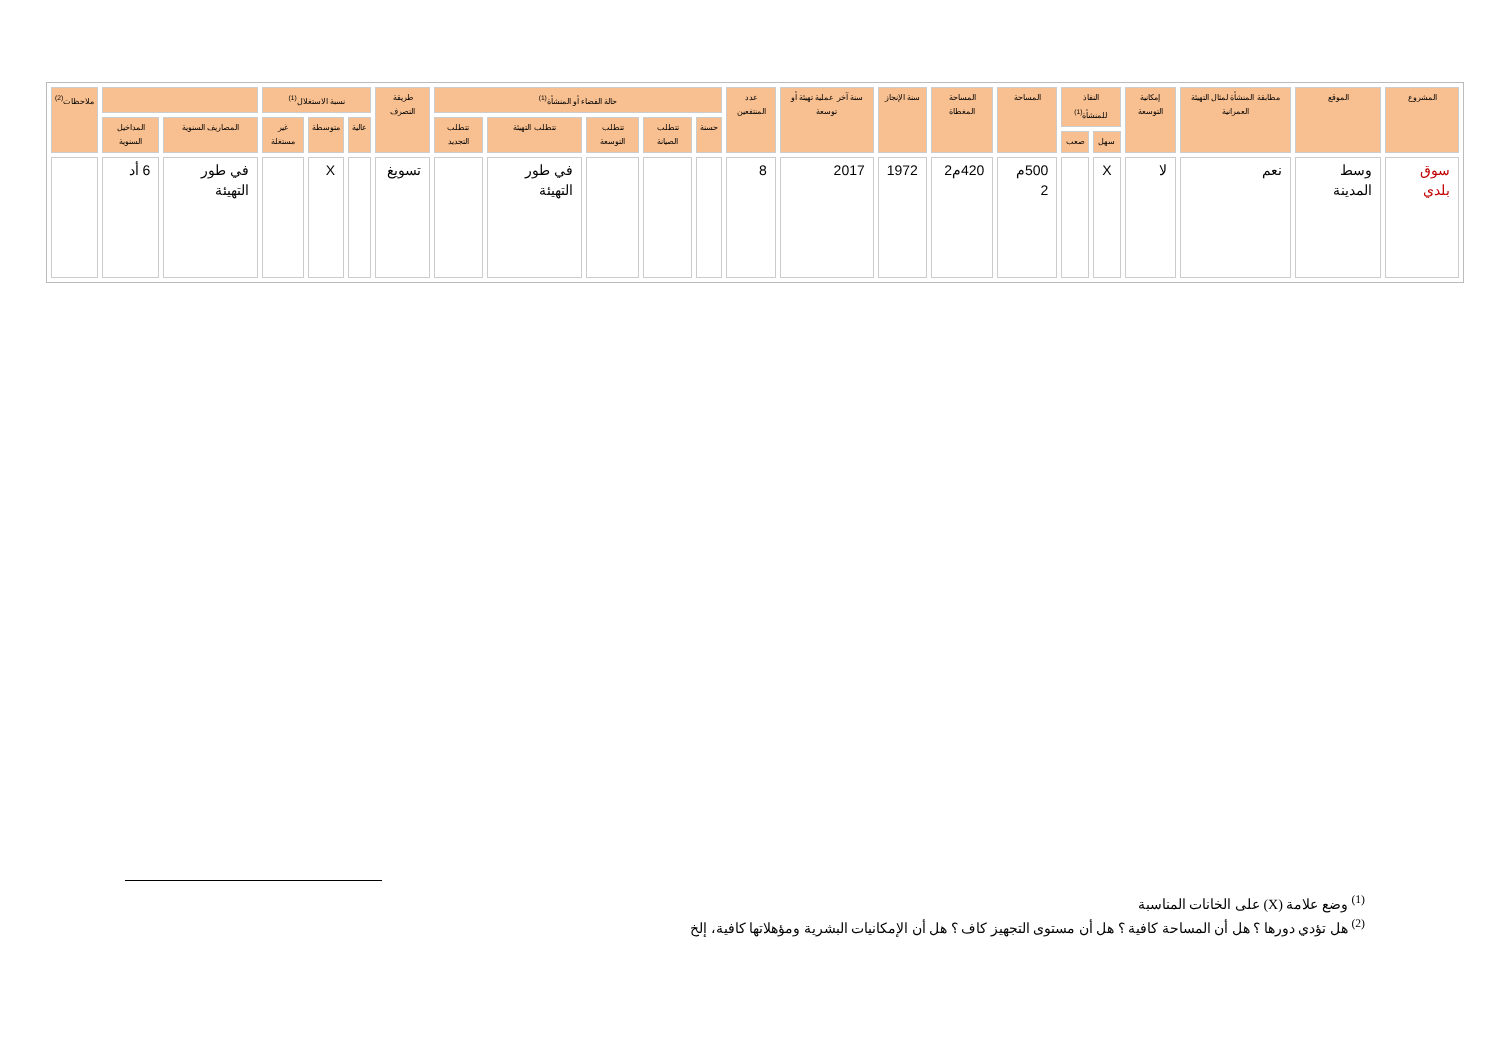| المشروع | الموقع | مطابقة المنشأة لمثال التهيئة العمرانية | إمكانية التوسعة | النفاذ للمنشأة<sup>(1)</sup> | | المساحة | المساحة المغطاة | سنة الإنجاز | سنة آخر عملية تهيئة أو توسعة | عدد المنتفعين | حالة الفضاء أو المنشأة<sup>(1)</sup> | | | | | طريقة التصرف | نسبة الاستغلال<sup>(1)</sup> | | | | | ملاحظات<sup>(2)</sup> |
| --- | --- | --- | --- | --- | --- | --- | --- | --- | --- | --- | --- | --- | --- | --- | --- | --- | --- | --- | --- | --- | --- | --- |
| | | | | | | | | | | | حسنة | تتطلب الصيانة | تتطلب التوسعة | تتطلب التهيئة | تتطلب التجديد | | عالية | متوسطة | غير مستغلة | المصاريف السنوية | المداخيل السنوية | |
| | | | | سهل | صعب | | | | | | | | | | | | | | | | | |
| سوق بلدي | وسط المدينة | نعم | لا | X | | 500م 2 | 420م2 | 1972 | 2017 | 8 | | | | في طور التهيئة | | تسويغ | | X | | في طور التهيئة | 6 أد | |
<sup>(1)</sup> وضع علامة (X) على الخانات المناسبة
<sup>(2)</sup> هل تؤدي دورها ؟ هل أن المساحة كافية ؟ هل أن مستوى التجهيز كاف ؟ هل أن الإمكانيات البشرية ومؤهلاتها كافية، إلخ